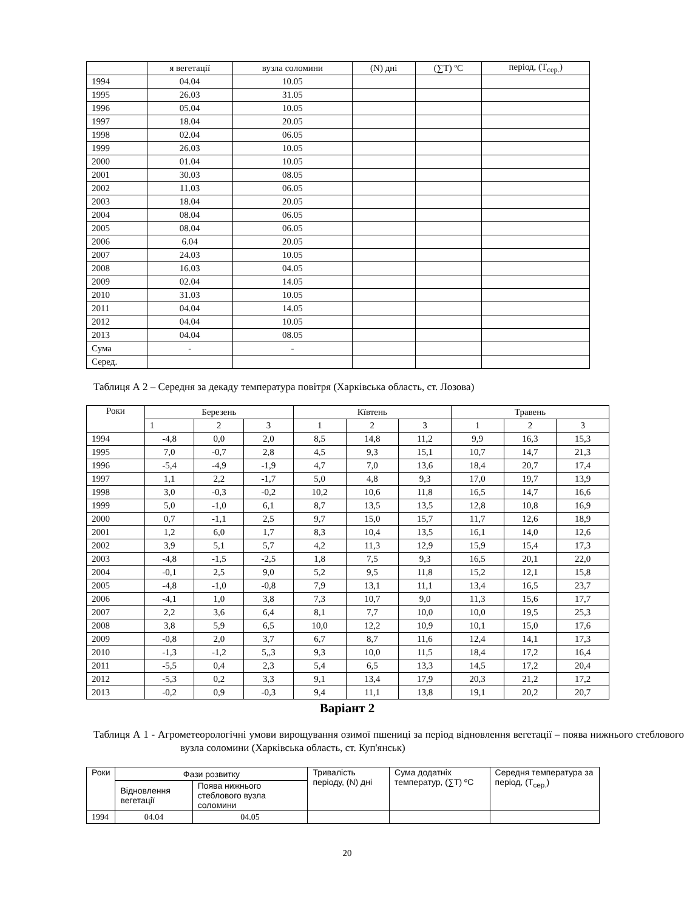| | я вегетації | вузла соломини | (N) дні | (∑T) ºC | період, (T<sub>сер.</sub>) |
| 1994 | 04.04 | 10.05 | | | |
| 1995 | 26.03 | 31.05 | | | |
| 1996 | 05.04 | 10.05 | | | |
| 1997 | 18.04 | 20.05 | | | |
| 1998 | 02.04 | 06.05 | | | |
| 1999 | 26.03 | 10.05 | | | |
| 2000 | 01.04 | 10.05 | | | |
| 2001 | 30.03 | 08.05 | | | |
| 2002 | 11.03 | 06.05 | | | |
| 2003 | 18.04 | 20.05 | | | |
| 2004 | 08.04 | 06.05 | | | |
| 2005 | 08.04 | 06.05 | | | |
| 2006 | 6.04 | 20.05 | | | |
| 2007 | 24.03 | 10.05 | | | |
| 2008 | 16.03 | 04.05 | | | |
| 2009 | 02.04 | 14.05 | | | |
| 2010 | 31.03 | 10.05 | | | |
| 2011 | 04.04 | 14.05 | | | |
| 2012 | 04.04 | 10.05 | | | |
| 2013 | 04.04 | 08.05 | | | |
| Сума | - | - | | | |
| Серед. | | | | | |
Таблиця А 2 – Середня за декаду температура повітря (Харківська область, ст. Лозова)
| Роки | Березень | | | Кївтень | | | Травень | | |
| | 1 | 2 | 3 | 1 | 2 | 3 | 1 | 2 | 3 |
| 1994 | -4,8 | 0,0 | 2,0 | 8,5 | 14,8 | 11,2 | 9,9 | 16,3 | 15,3 |
| 1995 | 7,0 | -0,7 | 2,8 | 4,5 | 9,3 | 15,1 | 10,7 | 14,7 | 21,3 |
| 1996 | -5,4 | -4,9 | -1,9 | 4,7 | 7,0 | 13,6 | 18,4 | 20,7 | 17,4 |
| 1997 | 1,1 | 2,2 | -1,7 | 5,0 | 4,8 | 9,3 | 17,0 | 19,7 | 13,9 |
| 1998 | 3,0 | -0,3 | -0,2 | 10,2 | 10,6 | 11,8 | 16,5 | 14,7 | 16,6 |
| 1999 | 5,0 | -1,0 | 6,1 | 8,7 | 13,5 | 13,5 | 12,8 | 10,8 | 16,9 |
| 2000 | 0,7 | -1,1 | 2,5 | 9,7 | 15,0 | 15,7 | 11,7 | 12,6 | 18,9 |
| 2001 | 1,2 | 6,0 | 1,7 | 8,3 | 10,4 | 13,5 | 16,1 | 14,0 | 12,6 |
| 2002 | 3,9 | 5,1 | 5,7 | 4,2 | 11,3 | 12,9 | 15,9 | 15,4 | 17,3 |
| 2003 | -4,8 | -1,5 | -2,5 | 1,8 | 7,5 | 9,3 | 16,5 | 20,1 | 22,0 |
| 2004 | -0,1 | 2,5 | 9,0 | 5,2 | 9,5 | 11,8 | 15,2 | 12,1 | 15,8 |
| 2005 | -4,8 | -1,0 | -0,8 | 7,9 | 13,1 | 11,1 | 13,4 | 16,5 | 23,7 |
| 2006 | -4,1 | 1,0 | 3,8 | 7,3 | 10,7 | 9,0 | 11,3 | 15,6 | 17,7 |
| 2007 | 2,2 | 3,6 | 6,4 | 8,1 | 7,7 | 10,0 | 10,0 | 19,5 | 25,3 |
| 2008 | 3,8 | 5,9 | 6,5 | 10,0 | 12,2 | 10,9 | 10,1 | 15,0 | 17,6 |
| 2009 | -0,8 | 2,0 | 3,7 | 6,7 | 8,7 | 11,6 | 12,4 | 14,1 | 17,3 |
| 2010 | -1,3 | -1,2 | 5,,3 | 9,3 | 10,0 | 11,5 | 18,4 | 17,2 | 16,4 |
| 2011 | -5,5 | 0,4 | 2,3 | 5,4 | 6,5 | 13,3 | 14,5 | 17,2 | 20,4 |
| 2012 | -5,3 | 0,2 | 3,3 | 9,1 | 13,4 | 17,9 | 20,3 | 21,2 | 17,2 |
| 2013 | -0,2 | 0,9 | -0,3 | 9,4 | 11,1 | 13,8 | 19,1 | 20,2 | 20,7 |
Варіант 2
Таблиця А 1 - Агрометеорологічні умови вирощування озимої пшениці за період відновлення вегетації – поява нижнього стеблового вузла соломини (Харківська область, ст. Куп'янськ)
| Роки | Фази розвитку | | Тривалість періоду, (N) дні | Сума додатніх температур, (∑T) ºC | Середня температура за період, (T<sub>сер.</sub>) |
| | Відновлення вегетації | Поява нижнього стеблового вузла соломини | | | |
| 1994 | 04.04 | 04.05 | | | |
20